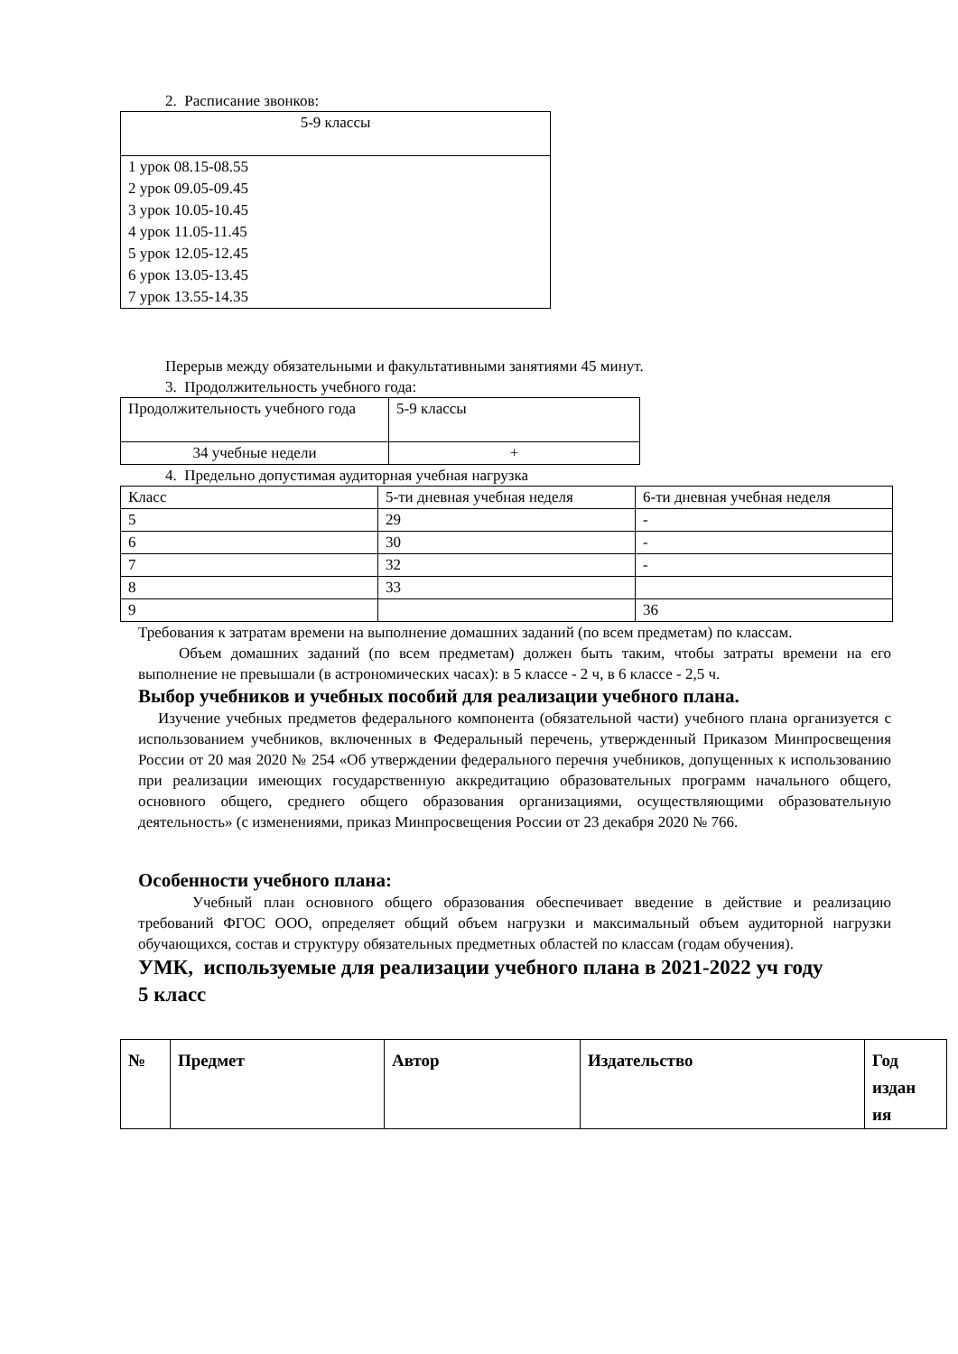2. Расписание звонков:
| 5-9 классы |
| 1 урок 08.15-08.55 2 урок 09.05-09.45 3 урок 10.05-10.45 4 урок 11.05-11.45 5 урок 12.05-12.45 6 урок 13.05-13.45 7 урок 13.55-14.35 |
Перерыв между обязательными и факультативными занятиями 45 минут.
3. Продолжительность учебного года:
| Продолжительность учебного года | 5-9 классы |
| 34 учебные недели | + |
4. Предельно допустимая аудиторная учебная нагрузка
| Класс | 5-ти дневная учебная неделя | 6-ти дневная учебная неделя |
| 5 | 29 | - |
| 6 | 30 | - |
| 7 | 32 | - |
| 8 | 33 | |
| 9 | | 36 |
Требования к затратам времени на выполнение домашних заданий (по всем предметам) по классам.
Объем домашних заданий (по всем предметам) должен быть таким, чтобы затраты времени на его выполнение не превышали (в астрономических часах): в 5 классе - 2 ч, в 6 классе - 2,5 ч.
Выбор учебников и учебных пособий для реализации учебного плана.
Изучение учебных предметов федерального компонента (обязательной части) учебного плана организуется с использованием учебников, включенных в Федеральный перечень, утвержденный Приказом Минпросвещения России от 20 мая 2020 № 254 «Об утверждении федерального перечня учебников, допущенных к использованию при реализации имеющих государственную аккредитацию образовательных программ начального общего, основного общего, среднего общего образования организациями, осуществляющими образовательную деятельность» (с изменениями, приказ Минпросвещения России от 23 декабря 2020 № 766.
Особенности учебного плана:
Учебный план основного общего образования обеспечивает введение в действие и реализацию требований ФГОС ООО, определяет общий объем нагрузки и максимальный объем аудиторной нагрузки обучающихся, состав и структуру обязательных предметных областей по классам (годам обучения).
УМК, используемые для реализации учебного плана в 2021-2022 уч году
5 класс
| № | Предмет | Автор | Издательство | Год издан ия |
| --- | --- | --- | --- | --- |